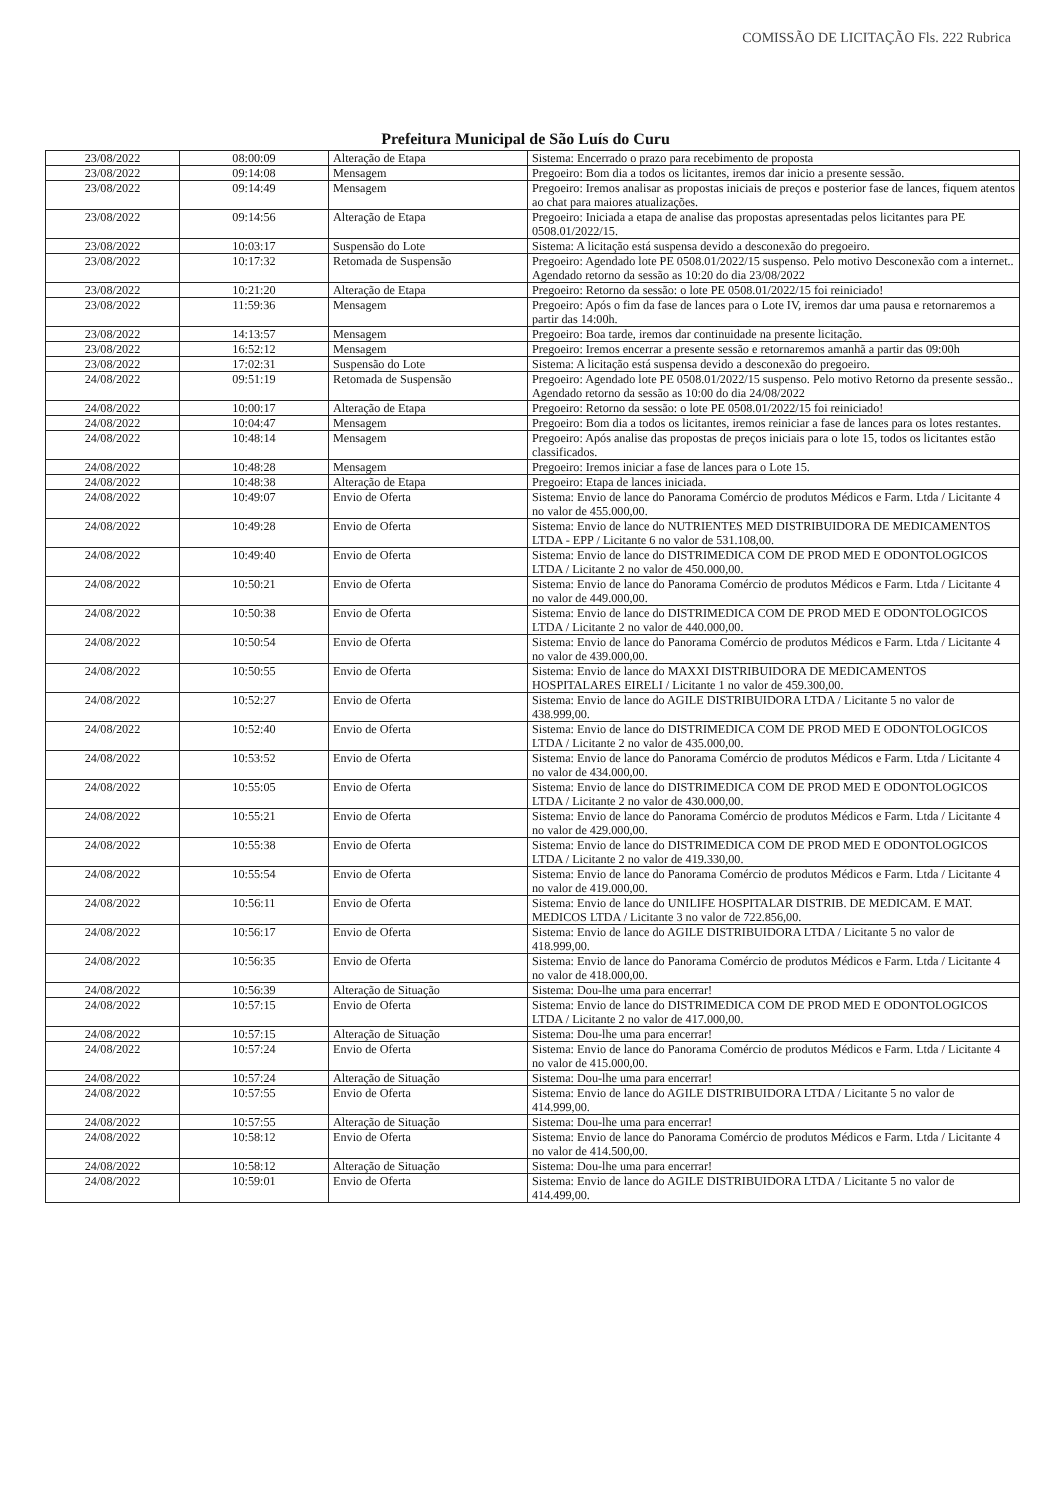COMISSÃO DE LICITAÇÃO Fls. 222 Rubrica
Prefeitura Municipal de São Luís do Curu
| 23/08/2022 | 08:00:09 | Alteração de Etapa | Sistema: Encerrado o prazo para recebimento de proposta |
| 23/08/2022 | 09:14:08 | Mensagem | Pregoeiro: Bom dia a todos os licitantes, iremos dar inicio a presente sessão. |
| 23/08/2022 | 09:14:49 | Mensagem | Pregoeiro: Iremos analisar as propostas iniciais de preços e posterior fase de lances, fiquem atentos ao chat para maiores atualizações. |
| 23/08/2022 | 09:14:56 | Alteração de Etapa | Pregoeiro: Iniciada a etapa de analise das propostas apresentadas pelos licitantes para PE 0508.01/2022/15. |
| 23/08/2022 | 10:03:17 | Suspensão do Lote | Sistema: A licitação está suspensa devido a desconexão do pregoeiro. |
| 23/08/2022 | 10:17:32 | Retomada de Suspensão | Pregoeiro: Agendado lote PE 0508.01/2022/15 suspenso. Pelo motivo Desconexão com a internet.. Agendado retorno da sessão as 10:20 do dia 23/08/2022 |
| 23/08/2022 | 10:21:20 | Alteração de Etapa | Pregoeiro: Retorno da sessão: o lote PE 0508.01/2022/15 foi reiniciado! |
| 23/08/2022 | 11:59:36 | Mensagem | Pregoeiro: Após o fim da fase de lances para o Lote IV, iremos dar uma pausa e retornaremos a partir das 14:00h. |
| 23/08/2022 | 14:13:57 | Mensagem | Pregoeiro: Boa tarde, iremos dar continuidade na presente licitação. |
| 23/08/2022 | 16:52:12 | Mensagem | Pregoeiro: Iremos encerrar a presente sessão e retornaremos amanhã a partir das 09:00h |
| 23/08/2022 | 17:02:31 | Suspensão do Lote | Sistema: A licitação está suspensa devido a desconexão do pregoeiro. |
| 24/08/2022 | 09:51:19 | Retomada de Suspensão | Pregoeiro: Agendado lote PE 0508.01/2022/15 suspenso. Pelo motivo Retorno da presente sessão.. Agendado retorno da sessão as 10:00 do dia 24/08/2022 |
| 24/08/2022 | 10:00:17 | Alteração de Etapa | Pregoeiro: Retorno da sessão: o lote PE 0508.01/2022/15 foi reiniciado! |
| 24/08/2022 | 10:04:47 | Mensagem | Pregoeiro: Bom dia a todos os licitantes, iremos reiniciar a fase de lances para os lotes restantes. |
| 24/08/2022 | 10:48:14 | Mensagem | Pregoeiro: Após analise das propostas de preços iniciais para o lote 15, todos os licitantes estão classificados. |
| 24/08/2022 | 10:48:28 | Mensagem | Pregoeiro: Iremos iniciar a fase de lances para o Lote 15. |
| 24/08/2022 | 10:48:38 | Alteração de Etapa | Pregoeiro: Etapa de lances iniciada. |
| 24/08/2022 | 10:49:07 | Envio de Oferta | Sistema: Envio de lance do Panorama Comércio de produtos Médicos e Farm. Ltda / Licitante 4 no valor de 455.000,00. |
| 24/08/2022 | 10:49:28 | Envio de Oferta | Sistema: Envio de lance do NUTRIENTES MED DISTRIBUIDORA DE MEDICAMENTOS LTDA - EPP / Licitante 6 no valor de 531.108,00. |
| 24/08/2022 | 10:49:40 | Envio de Oferta | Sistema: Envio de lance do DISTRIMEDICA COM DE PROD MED E ODONTOLOGICOS LTDA / Licitante 2 no valor de 450.000,00. |
| 24/08/2022 | 10:50:21 | Envio de Oferta | Sistema: Envio de lance do Panorama Comércio de produtos Médicos e Farm. Ltda / Licitante 4 no valor de 449.000,00. |
| 24/08/2022 | 10:50:38 | Envio de Oferta | Sistema: Envio de lance do DISTRIMEDICA COM DE PROD MED E ODONTOLOGICOS LTDA / Licitante 2 no valor de 440.000,00. |
| 24/08/2022 | 10:50:54 | Envio de Oferta | Sistema: Envio de lance do Panorama Comércio de produtos Médicos e Farm. Ltda / Licitante 4 no valor de 439.000,00. |
| 24/08/2022 | 10:50:55 | Envio de Oferta | Sistema: Envio de lance do MAXXI DISTRIBUIDORA DE MEDICAMENTOS HOSPITALARES EIRELI / Licitante 1 no valor de 459.300,00. |
| 24/08/2022 | 10:52:27 | Envio de Oferta | Sistema: Envio de lance do AGILE DISTRIBUIDORA LTDA / Licitante 5 no valor de 438.999,00. |
| 24/08/2022 | 10:52:40 | Envio de Oferta | Sistema: Envio de lance do DISTRIMEDICA COM DE PROD MED E ODONTOLOGICOS LTDA / Licitante 2 no valor de 435.000,00. |
| 24/08/2022 | 10:53:52 | Envio de Oferta | Sistema: Envio de lance do Panorama Comércio de produtos Médicos e Farm. Ltda / Licitante 4 no valor de 434.000,00. |
| 24/08/2022 | 10:55:05 | Envio de Oferta | Sistema: Envio de lance do DISTRIMEDICA COM DE PROD MED E ODONTOLOGICOS LTDA / Licitante 2 no valor de 430.000,00. |
| 24/08/2022 | 10:55:21 | Envio de Oferta | Sistema: Envio de lance do Panorama Comércio de produtos Médicos e Farm. Ltda / Licitante 4 no valor de 429.000,00. |
| 24/08/2022 | 10:55:38 | Envio de Oferta | Sistema: Envio de lance do DISTRIMEDICA COM DE PROD MED E ODONTOLOGICOS LTDA / Licitante 2 no valor de 419.330,00. |
| 24/08/2022 | 10:55:54 | Envio de Oferta | Sistema: Envio de lance do Panorama Comércio de produtos Médicos e Farm. Ltda / Licitante 4 no valor de 419.000,00. |
| 24/08/2022 | 10:56:11 | Envio de Oferta | Sistema: Envio de lance do UNILIFE HOSPITALAR DISTRIB. DE MEDICAM. E MAT. MEDICOS LTDA / Licitante 3 no valor de 722.856,00. |
| 24/08/2022 | 10:56:17 | Envio de Oferta | Sistema: Envio de lance do AGILE DISTRIBUIDORA LTDA / Licitante 5 no valor de 418.999,00. |
| 24/08/2022 | 10:56:35 | Envio de Oferta | Sistema: Envio de lance do Panorama Comércio de produtos Médicos e Farm. Ltda / Licitante 4 no valor de 418.000,00. |
| 24/08/2022 | 10:56:39 | Alteração de Situação | Sistema: Dou-lhe uma para encerrar! |
| 24/08/2022 | 10:57:15 | Envio de Oferta | Sistema: Envio de lance do DISTRIMEDICA COM DE PROD MED E ODONTOLOGICOS LTDA / Licitante 2 no valor de 417.000,00. |
| 24/08/2022 | 10:57:15 | Alteração de Situação | Sistema: Dou-lhe uma para encerrar! |
| 24/08/2022 | 10:57:24 | Envio de Oferta | Sistema: Envio de lance do Panorama Comércio de produtos Médicos e Farm. Ltda / Licitante 4 no valor de 415.000,00. |
| 24/08/2022 | 10:57:24 | Alteração de Situação | Sistema: Dou-lhe uma para encerrar! |
| 24/08/2022 | 10:57:55 | Envio de Oferta | Sistema: Envio de lance do AGILE DISTRIBUIDORA LTDA / Licitante 5 no valor de 414.999,00. |
| 24/08/2022 | 10:57:55 | Alteração de Situação | Sistema: Dou-lhe uma para encerrar! |
| 24/08/2022 | 10:58:12 | Envio de Oferta | Sistema: Envio de lance do Panorama Comércio de produtos Médicos e Farm. Ltda / Licitante 4 no valor de 414.500,00. |
| 24/08/2022 | 10:58:12 | Alteração de Situação | Sistema: Dou-lhe uma para encerrar! |
| 24/08/2022 | 10:59:01 | Envio de Oferta | Sistema: Envio de lance do AGILE DISTRIBUIDORA LTDA / Licitante 5 no valor de 414.499,00. |